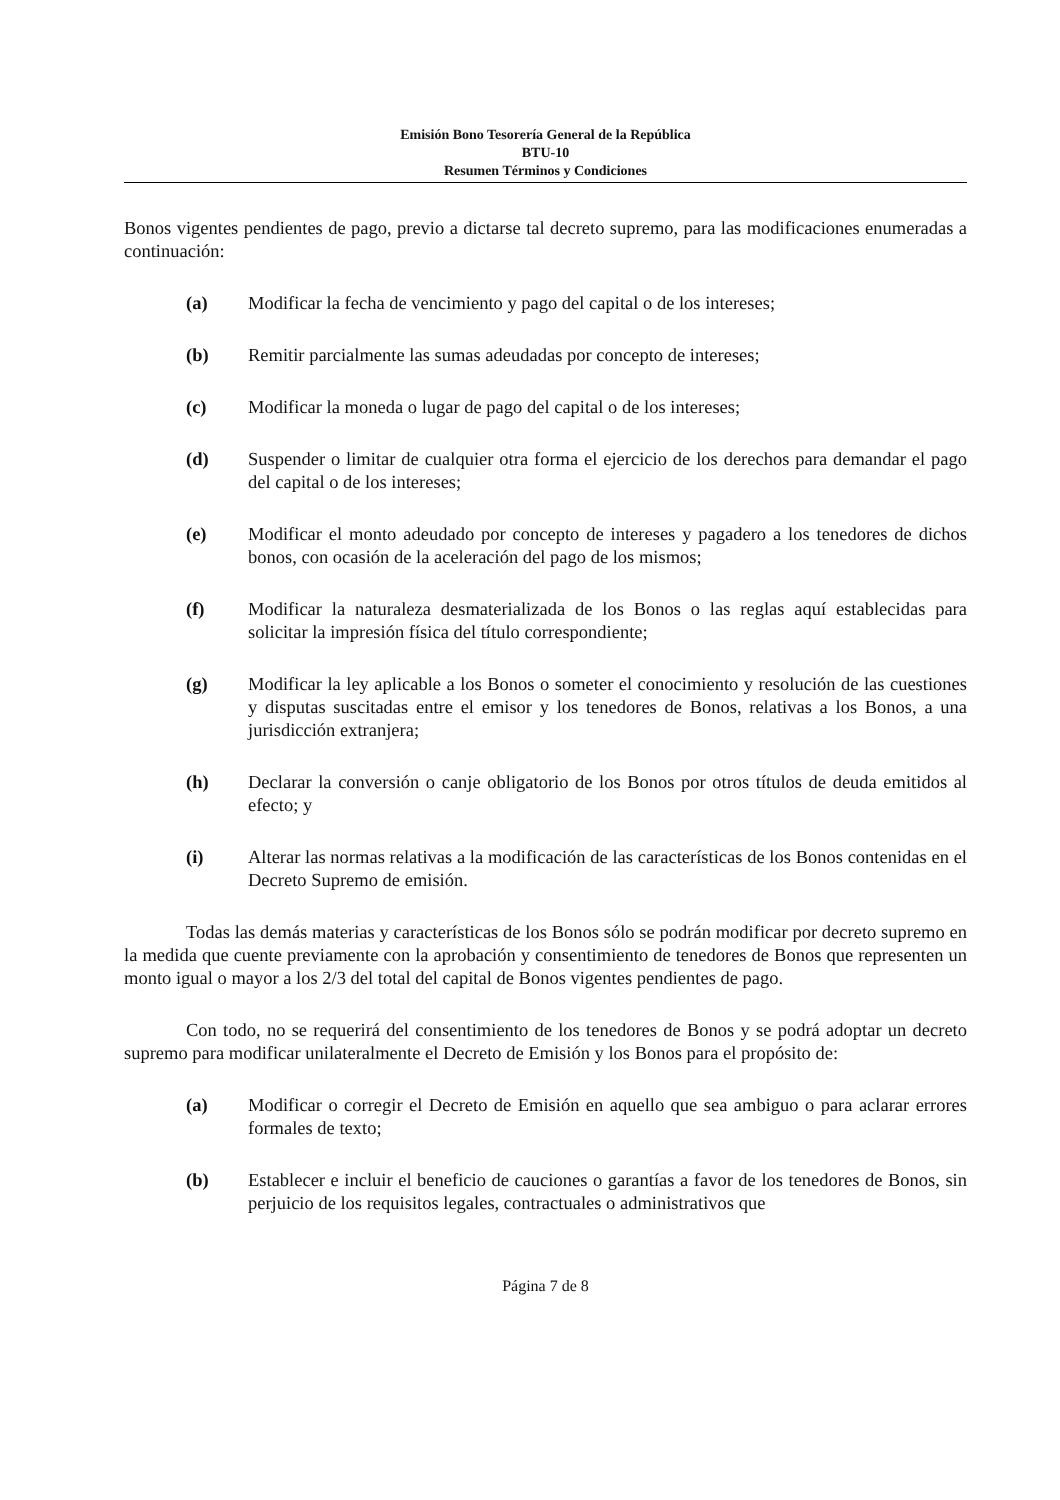Emisión Bono Tesorería General de la República
BTU-10
Resumen Términos y Condiciones
Bonos vigentes pendientes de pago, previo a dictarse tal decreto supremo, para las modificaciones enumeradas a continuación:
(a) Modificar la fecha de vencimiento y pago del capital o de los intereses;
(b) Remitir parcialmente las sumas adeudadas por concepto de intereses;
(c) Modificar la moneda o lugar de pago del capital o de los intereses;
(d) Suspender o limitar de cualquier otra forma el ejercicio de los derechos para demandar el pago del capital o de los intereses;
(e) Modificar el monto adeudado por concepto de intereses y pagadero a los tenedores de dichos bonos, con ocasión de la aceleración del pago de los mismos;
(f) Modificar la naturaleza desmaterializada de los Bonos o las reglas aquí establecidas para solicitar la impresión física del título correspondiente;
(g) Modificar la ley aplicable a los Bonos o someter el conocimiento y resolución de las cuestiones y disputas suscitadas entre el emisor y los tenedores de Bonos, relativas a los Bonos, a una jurisdicción extranjera;
(h) Declarar la conversión o canje obligatorio de los Bonos por otros títulos de deuda emitidos al efecto; y
(i) Alterar las normas relativas a la modificación de las características de los Bonos contenidas en el Decreto Supremo de emisión.
Todas las demás materias y características de los Bonos sólo se podrán modificar por decreto supremo en la medida que cuente previamente con la aprobación y consentimiento de tenedores de Bonos que representen un monto igual o mayor a los 2/3 del total del capital de Bonos vigentes pendientes de pago.
Con todo, no se requerirá del consentimiento de los tenedores de Bonos y se podrá adoptar un decreto supremo para modificar unilateralmente el Decreto de Emisión y los Bonos para el propósito de:
(a) Modificar o corregir el Decreto de Emisión en aquello que sea ambiguo o para aclarar errores formales de texto;
(b) Establecer e incluir el beneficio de cauciones o garantías a favor de los tenedores de Bonos, sin perjuicio de los requisitos legales, contractuales o administrativos que
Página 7 de 8